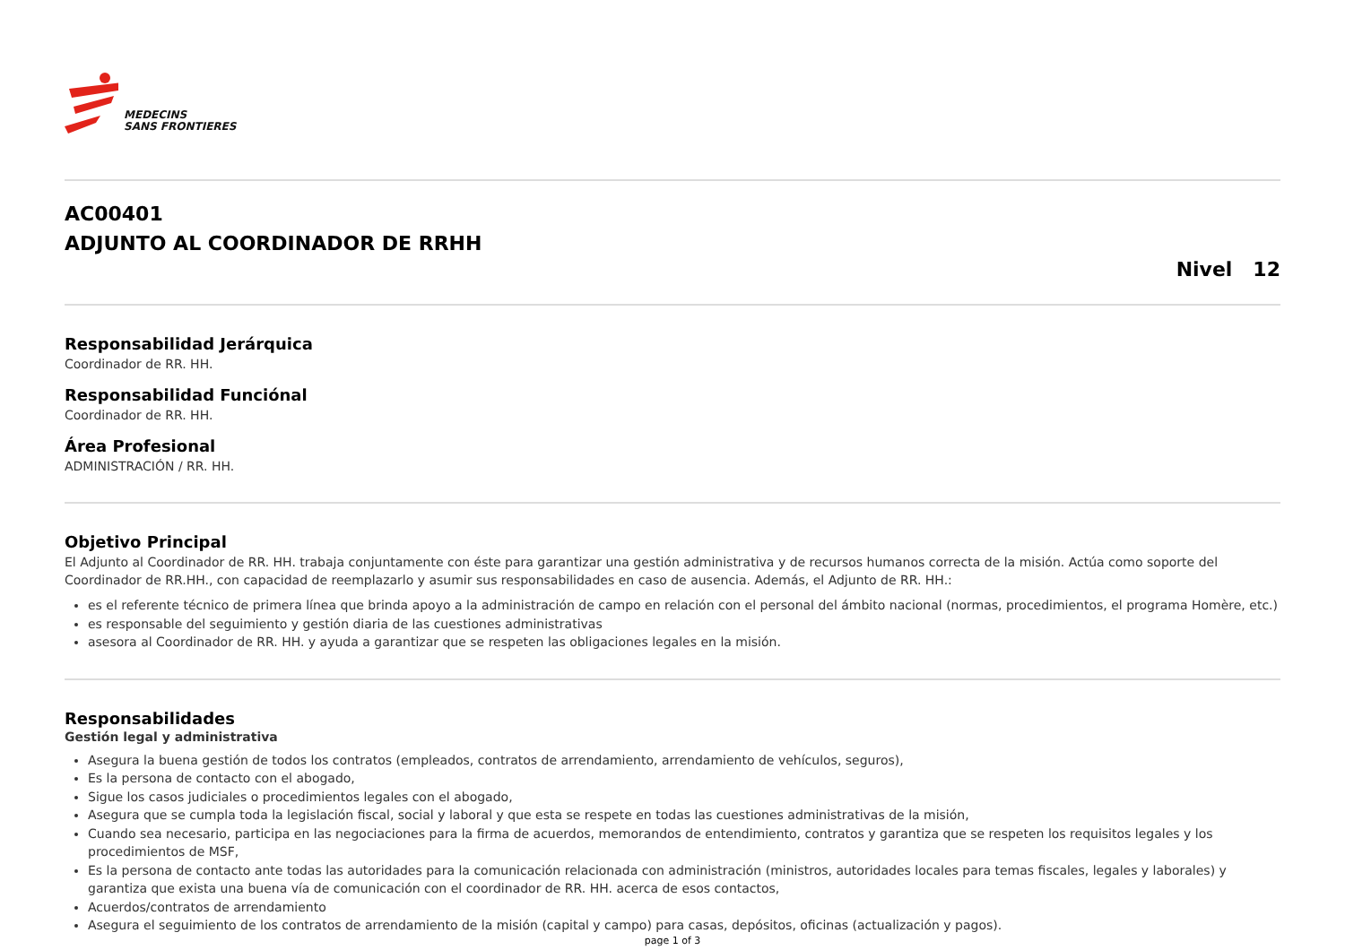MEDECINS
SANS FRONTIERES
AC00401
ADJUNTO AL COORDINADOR DE RRHH
Nivel 12
Responsabilidad Jerárquica
Coordinador de RR. HH.
Responsabilidad Funciónal
Coordinador de RR. HH.
Área Profesional
ADMINISTRACIÓN / RR. HH.
Objetivo Principal
El Adjunto al Coordinador de RR. HH. trabaja conjuntamente con éste para garantizar una gestión administrativa y de recursos humanos correcta de la misión. Actúa como soporte del Coordinador de RR.HH., con capacidad de reemplazarlo y asumir sus responsabilidades en caso de ausencia. Además, el Adjunto de RR. HH.:
es el referente técnico de primera línea que brinda apoyo a la administración de campo en relación con el personal del ámbito nacional (normas, procedimientos, el programa Homère, etc.)
es responsable del seguimiento y gestión diaria de las cuestiones administrativas
asesora al Coordinador de RR. HH. y ayuda a garantizar que se respeten las obligaciones legales en la misión.
Responsabilidades
Gestión legal y administrativa
Asegura la buena gestión de todos los contratos (empleados, contratos de arrendamiento, arrendamiento de vehículos, seguros),
Es la persona de contacto con el abogado,
Sigue los casos judiciales o procedimientos legales con el abogado,
Asegura que se cumpla toda la legislación fiscal, social y laboral y que esta se respete en todas las cuestiones administrativas de la misión,
Cuando sea necesario, participa en las negociaciones para la firma de acuerdos, memorandos de entendimiento, contratos y garantiza que se respeten los requisitos legales y los procedimientos de MSF,
Es la persona de contacto ante todas las autoridades para la comunicación relacionada con administración (ministros, autoridades locales para temas fiscales, legales y laborales) y garantiza que exista una buena vía de comunicación con el coordinador de RR. HH. acerca de esos contactos,
Acuerdos/contratos de arrendamiento
Asegura el seguimiento de los contratos de arrendamiento de la misión (capital y campo) para casas, depósitos, oficinas (actualización y pagos).
page 1 of 3